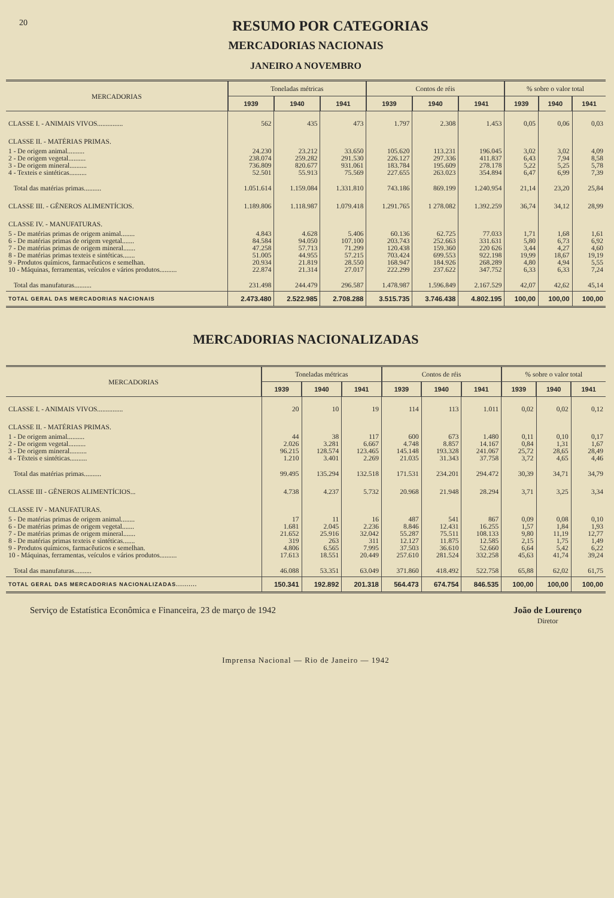20
RESUMO POR CATEGORIAS
MERCADORIAS NACIONAIS
JANEIRO A NOVEMBRO
| MERCADORIAS | Toneladas métricas | | | Contos de réis | | | % sobre o valor total | | |
| --- | --- | --- | --- | --- | --- | --- | --- | --- | --- |
| | 1939 | 1940 | 1941 | 1939 | 1940 | 1941 | 1939 | 1940 | 1941 |
| CLASSE I. - ANIMAIS VIVOS............... | 562 | 435 | 473 | 1.797 | 2.308 | 1.453 | 0,05 | 0,06 | 0,03 |
| CLASSE II. - MATÉRIAS PRIMAS. | | | | | | | | | |
| 1 - De origem animal.......... | 24.230 | 23.212 | 33.650 | 105.620 | 113.231 | 196.045 | 3,02 | 3,02 | 4,09 |
| 2 - De origem vegetal.......... | 238.074 | 259.282 | 291.530 | 226.127 | 297.336 | 411.837 | 6,43 | 7,94 | 8,58 |
| 3 - De origem mineral.......... | 736.809 | 820.677 | 931.061 | 183.784 | 195.609 | 278.178 | 5,22 | 5,25 | 5,78 |
| 4 - Texteis e sintéticas.......... | 52.501 | 55.913 | 75.569 | 227.655 | 263.023 | 354.894 | 6,47 | 6,99 | 7,39 |
| Total das matérias primas.......... | 1.051.614 | 1.159.084 | 1.331.810 | 743.186 | 869.199 | 1.240.954 | 21,14 | 23,20 | 25,84 |
| CLASSE III. - GÊNEROS ALIMENTÍCIOS. | 1.189.806 | 1.118.987 | 1.079.418 | 1.291.765 | 1 278.082 | 1.392.259 | 36,74 | 34,12 | 28,99 |
| CLASSE IV. - MANUFATURAS. | | | | | | | | | |
| 5 - De matérias primas de origem animal........ | 4.843 | 4.628 | 5.406 | 60.136 | 62.725 | 77.033 | 1,71 | 1,68 | 1,61 |
| 6 - De matérias primas de origem vegetal....... | 84.584 | 94.050 | 107.100 | 203.743 | 252.663 | 331.631 | 5,80 | 6,73 | 6,92 |
| 7 - De matérias primas de origem mineral....... | 47.258 | 57.713 | 71.299 | 120.438 | 159.360 | 220 626 | 3,44 | 4,27 | 4,60 |
| 8 - De matérias primas texteis e sintéticas....... | 51.005 | 44.955 | 57.215 | 703.424 | 699.553 | 922.198 | 19,99 | 18,67 | 19,19 |
| 9 - Produtos químicos, farmacêuticos e semelhan. | 20.934 | 21.819 | 28.550 | 168.947 | 184.926 | 268.289 | 4,80 | 4,94 | 5,55 |
| 10 - Máquinas, ferramentas, veículos e vários produtos.......... | 22.874 | 21.314 | 27.017 | 222.299 | 237.622 | 347.752 | 6,33 | 6,33 | 7,24 |
| Total das manufaturas.......... | 231.498 | 244.479 | 296.587 | 1.478.987 | 1.596.849 | 2.167.529 | 42,07 | 42,62 | 45,14 |
| TOTAL GERAL DAS MERCADORIAS NACIONAIS | 2.473.480 | 2.522.985 | 2.708.288 | 3.515.735 | 3.746.438 | 4.802.195 | 100,00 | 100,00 | 100,00 |
MERCADORIAS NACIONALIZADAS
| MERCADORIAS | Toneladas métricas | | | Contos de réis | | | % sobre o valor total | | |
| --- | --- | --- | --- | --- | --- | --- | --- | --- | --- |
| | 1939 | 1940 | 1941 | 1939 | 1940 | 1941 | 1939 | 1940 | 1941 |
| CLASSE I. - ANIMAIS VIVOS............... | 20 | 10 | 19 | 114 | 113 | 1.011 | 0,02 | 0,02 | 0,12 |
| CLASSE II. - MATÉRIAS PRIMAS. | | | | | | | | | |
| 1 - De origem animal.......... | 44 | 38 | 117 | 600 | 673 | 1.480 | 0,11 | 0,10 | 0,17 |
| 2 - De origem vegetal.......... | 2.026 | 3.281 | 6.667 | 4.748 | 8.857 | 14.167 | 0,84 | 1,31 | 1,67 |
| 3 - De origem mineral.......... | 96.215 | 128.574 | 123.465 | 145.148 | 193.328 | 241.067 | 25,72 | 28,65 | 28,49 |
| 4 - Têxteis e sintéticas.......... | 1.210 | 3.401 | 2.269 | 21.035 | 31.343 | 37.758 | 3,72 | 4,65 | 4,46 |
| Total das matérias primas.......... | 99.495 | 135.294 | 132.518 | 171.531 | 234.201 | 294.472 | 30,39 | 34,71 | 34,79 |
| CLASSE III - GÊNEROS ALIMENTÍCIOS... | 4.738 | 4.237 | 5.732 | 20.968 | 21.948 | 28.294 | 3,71 | 3,25 | 3,34 |
| CLASSE IV - MANUFATURAS. | | | | | | | | | |
| 5 - De matérias primas de origem animal........ | 17 | 11 | 16 | 487 | 541 | 867 | 0,09 | 0,08 | 0,10 |
| 6 - De matérias primas de origem vegetal....... | 1.681 | 2.045 | 2.236 | 8.846 | 12.431 | 16.255 | 1,57 | 1,84 | 1,93 |
| 7 - De matérias primas de origem mineral....... | 21.652 | 25.916 | 32.042 | 55.287 | 75.511 | 108.133 | 9,80 | 11,19 | 12,77 |
| 8 - De matérias primas texteis e sintéticas....... | 319 | 263 | 311 | 12.127 | 11.875 | 12.585 | 2,15 | 1,75 | 1,49 |
| 9 - Produtos químicos, farmacêuticos e semelhan. | 4.806 | 6.565 | 7.995 | 37.503 | 36.610 | 52.660 | 6,64 | 5,42 | 6,22 |
| 10 - Máquinas, ferramentas, veículos e vários produtos.......... | 17.613 | 18.551 | 20.449 | 257.610 | 281.524 | 332.258 | 45,63 | 41,74 | 39,24 |
| Total das manufaturas.......... | 46.088 | 53.351 | 63.049 | 371.860 | 418.492 | 522.758 | 65,88 | 62,02 | 61,75 |
| TOTAL GERAL DAS MERCADORIAS NACIONALIZADAS.......... | 150.341 | 192.892 | 201.318 | 564.473 | 674.754 | 846.535 | 100,00 | 100,00 | 100,00 |
Serviço de Estatística Econômica e Financeira, 23 de março de 1942
João de Lourenço
Diretor
Imprensa Nacional — Rio de Janeiro — 1942